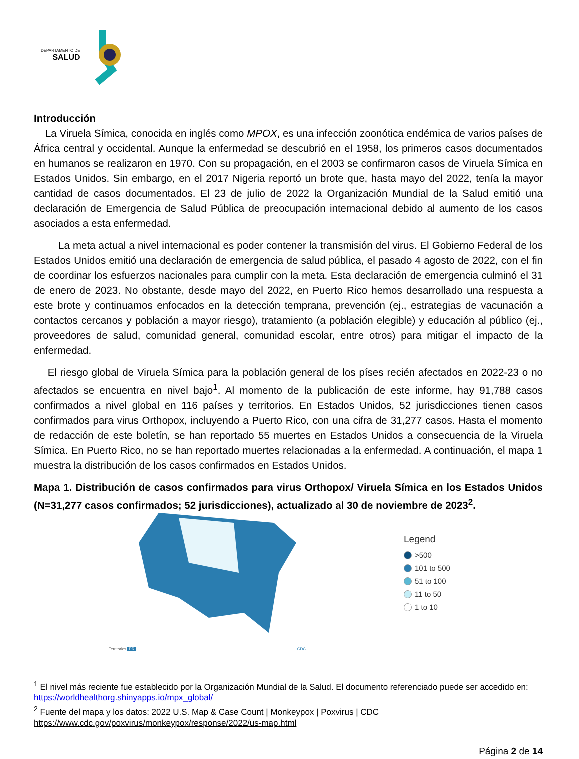DEPARTAMENTO DE
SALUD
Introducción
La Viruela Símica, conocida en inglés como MPOX, es una infección zoonótica endémica de varios países de África central y occidental. Aunque la enfermedad se descubrió en el 1958, los primeros casos documentados en humanos se realizaron en 1970. Con su propagación, en el 2003 se confirmaron casos de Viruela Símica en Estados Unidos. Sin embargo, en el 2017 Nigeria reportó un brote que, hasta mayo del 2022, tenía la mayor cantidad de casos documentados. El 23 de julio de 2022 la Organización Mundial de la Salud emitió una declaración de Emergencia de Salud Pública de preocupación internacional debido al aumento de los casos asociados a esta enfermedad.
La meta actual a nivel internacional es poder contener la transmisión del virus. El Gobierno Federal de los Estados Unidos emitió una declaración de emergencia de salud pública, el pasado 4 agosto de 2022, con el fin de coordinar los esfuerzos nacionales para cumplir con la meta. Esta declaración de emergencia culminó el 31 de enero de 2023. No obstante, desde mayo del 2022, en Puerto Rico hemos desarrollado una respuesta a este brote y continuamos enfocados en la detección temprana, prevención (ej., estrategias de vacunación a contactos cercanos y población a mayor riesgo), tratamiento (a población elegible) y educación al público (ej., proveedores de salud, comunidad general, comunidad escolar, entre otros) para mitigar el impacto de la enfermedad.
El riesgo global de Viruela Símica para la población general de los píses recién afectados en 2022-23 o no afectados se encuentra en nivel bajo<sup>1</sup>. Al momento de la publicación de este informe, hay 91,788 casos confirmados a nivel global en 116 países y territorios. En Estados Unidos, 52 jurisdicciones tienen casos confirmados para virus Orthopox, incluyendo a Puerto Rico, con una cifra de 31,277 casos. Hasta el momento de redacción de este boletín, se han reportado 55 muertes en Estados Unidos a consecuencia de la Viruela Símica. En Puerto Rico, no se han reportado muertes relacionadas a la enfermedad. A continuación, el mapa 1 muestra la distribución de los casos confirmados en Estados Unidos.
Mapa 1. Distribución de casos confirmados para virus Orthopox/ Viruela Símica en los Estados Unidos (N=31,277 casos confirmados; 52 jurisdicciones), actualizado al 30 de noviembre de 2023<sup>2</sup>.
Territories PR CDC
Legend
>500
101 to 500
51 to 100
11 to 50
1 to 10
<sup>1</sup> El nivel más reciente fue establecido por la Organización Mundial de la Salud. El documento referenciado puede ser accedido en: https://worldhealthorg.shinyapps.io/mpx_global/
<sup>2</sup> Fuente del mapa y los datos: 2022 U.S. Map & Case Count | Monkeypox | Poxvirus | CDC
https://www.cdc.gov/poxvirus/monkeypox/response/2022/us-map.html
Página 2 de 14